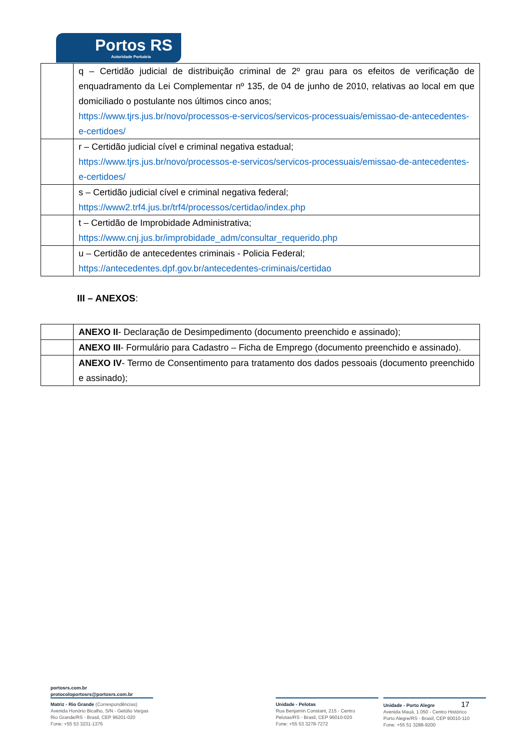Portos RS
Autoridade Portuária
| | q – Certidão judicial de distribuição criminal de 2º grau para os efeitos de verificação de enquadramento da Lei Complementar nº 135, de 04 de junho de 2010, relativas ao local em que domiciliado o postulante nos últimos cinco anos; https://www.tjrs.jus.br/novo/processos-e-servicos/servicos-processuais/emissao-de-antecedentes-e-certidoes/ |
| | r – Certidão judicial cível e criminal negativa estadual; https://www.tjrs.jus.br/novo/processos-e-servicos/servicos-processuais/emissao-de-antecedentes-e-certidoes/ |
| | s – Certidão judicial cível e criminal negativa federal; https://www2.trf4.jus.br/trf4/processos/certidao/index.php |
| | t – Certidão de Improbidade Administrativa; https://www.cnj.jus.br/improbidade_adm/consultar_requerido.php |
| | u – Certidão de antecedentes criminais - Policia Federal; https://antecedentes.dpf.gov.br/antecedentes-criminais/certidao |
III – ANEXOS:
| | ANEXO II - Declaração de Desimpedimento (documento preenchido e assinado); |
| | ANEXO III - Formulário para Cadastro – Ficha de Emprego (documento preenchido e assinado). |
| | ANEXO IV - Termo de Consentimento para tratamento dos dados pessoais (documento preenchido e assinado); |
portosrs.com.br
protocoloportosrs@portosrs.com.br
Matriz - Rio Grande (Correspondências)
Avenida Honório Bicalho, S/N - Getúlio Vargas
Rio Grande/RS - Brasil, CEP 96201-020
Fone: +55 53 3231-1376
Unidade - Pelotas
Rua Benjamin Constant, 215 - Centro
Pelotas/RS - Brasil, CEP 96010-020
Fone: +55 53 3278-7272
Unidade - Porto Alegre 17
Avenida Mauá, 1.050 - Centro Histórico
Porto Alegre/RS - Brasil, CEP 90010-110
Fone: +55 51 3288-9200